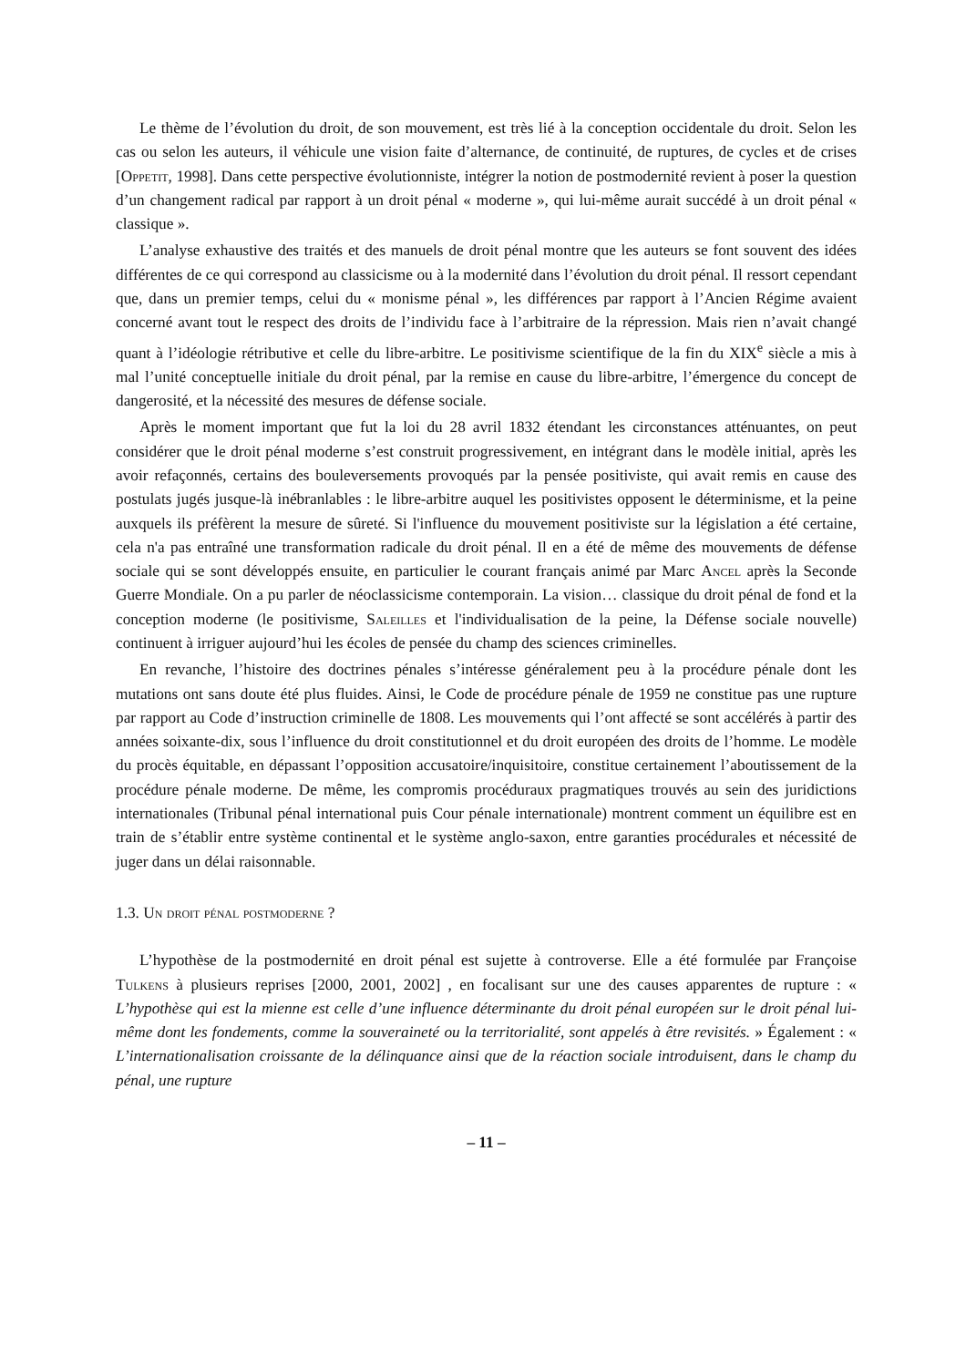Le thème de l’évolution du droit, de son mouvement, est très lié à la conception occidentale du droit. Selon les cas ou selon les auteurs, il véhicule une vision faite d’alternance, de continuité, de ruptures, de cycles et de crises [Oppetit, 1998]. Dans cette perspective évolutionniste, intégrer la notion de postmodernité revient à poser la question d’un changement radical par rapport à un droit pénal « moderne », qui lui-même aurait succédé à un droit pénal « classique ».
L’analyse exhaustive des traités et des manuels de droit pénal montre que les auteurs se font souvent des idées différentes de ce qui correspond au classicisme ou à la modernité dans l’évolution du droit pénal. Il ressort cependant que, dans un premier temps, celui du « monisme pénal », les différences par rapport à l’Ancien Régime avaient concerné avant tout le respect des droits de l’individu face à l’arbitraire de la répression. Mais rien n’avait changé quant à l’idéologie rétributive et celle du libre-arbitre. Le positivisme scientifique de la fin du XIX<sup>e</sup> siècle a mis à mal l’unité conceptuelle initiale du droit pénal, par la remise en cause du libre-arbitre, l’émergence du concept de dangerosité, et la nécessité des mesures de défense sociale.
Après le moment important que fut la loi du 28 avril 1832 étendant les circonstances atténuantes, on peut considérer que le droit pénal moderne s’est construit progressivement, en intégrant dans le modèle initial, après les avoir refaçonnés, certains des bouleversements provoqués par la pensée positiviste, qui avait remis en cause des postulats jugés jusque-là inébranlables : le libre-arbitre auquel les positivistes opposent le déterminisme, et la peine auxquels ils préfèrent la mesure de sûreté. Si l'influence du mouvement positiviste sur la législation a été certaine, cela n'a pas entraîné une transformation radicale du droit pénal. Il en a été de même des mouvements de défense sociale qui se sont développés ensuite, en particulier le courant français animé par Marc Ancel après la Seconde Guerre Mondiale. On a pu parler de néoclassicisme contemporain. La vision… classique du droit pénal de fond et la conception moderne (le positivisme, Saleilles et l'individualisation de la peine, la Défense sociale nouvelle) continuent à irriguer aujourd’hui les écoles de pensée du champ des sciences criminelles.
En revanche, l’histoire des doctrines pénales s’intéresse généralement peu à la procédure pénale dont les mutations ont sans doute été plus fluides. Ainsi, le Code de procédure pénale de 1959 ne constitue pas une rupture par rapport au Code d’instruction criminelle de 1808. Les mouvements qui l’ont affecté se sont accélérés à partir des années soixante-dix, sous l’influence du droit constitutionnel et du droit européen des droits de l’homme. Le modèle du procès équitable, en dépassant l’opposition accusatoire/inquisitoire, constitue certainement l’aboutissement de la procédure pénale moderne. De même, les compromis procéduraux pragmatiques trouvés au sein des juridictions internationales (Tribunal pénal international puis Cour pénale internationale) montrent comment un équilibre est en train de s’établir entre système continental et le système anglo-saxon, entre garanties procédurales et nécessité de juger dans un délai raisonnable.
1.3. Un droit pénal postmoderne ?
L’hypothèse de la postmodernité en droit pénal est sujette à controverse. Elle a été formulée par Françoise Tulkens à plusieurs reprises [2000, 2001, 2002] , en focalisant sur une des causes apparentes de rupture : « L’hypothèse qui est la mienne est celle d’une influence déterminante du droit pénal européen sur le droit pénal lui-même dont les fondements, comme la souveraineté ou la territorialité, sont appelés à être revisités. » Également : « L’internationalisation croissante de la délinquance ainsi que de la réaction sociale introduisent, dans le champ du pénal, une rupture
– 11 –